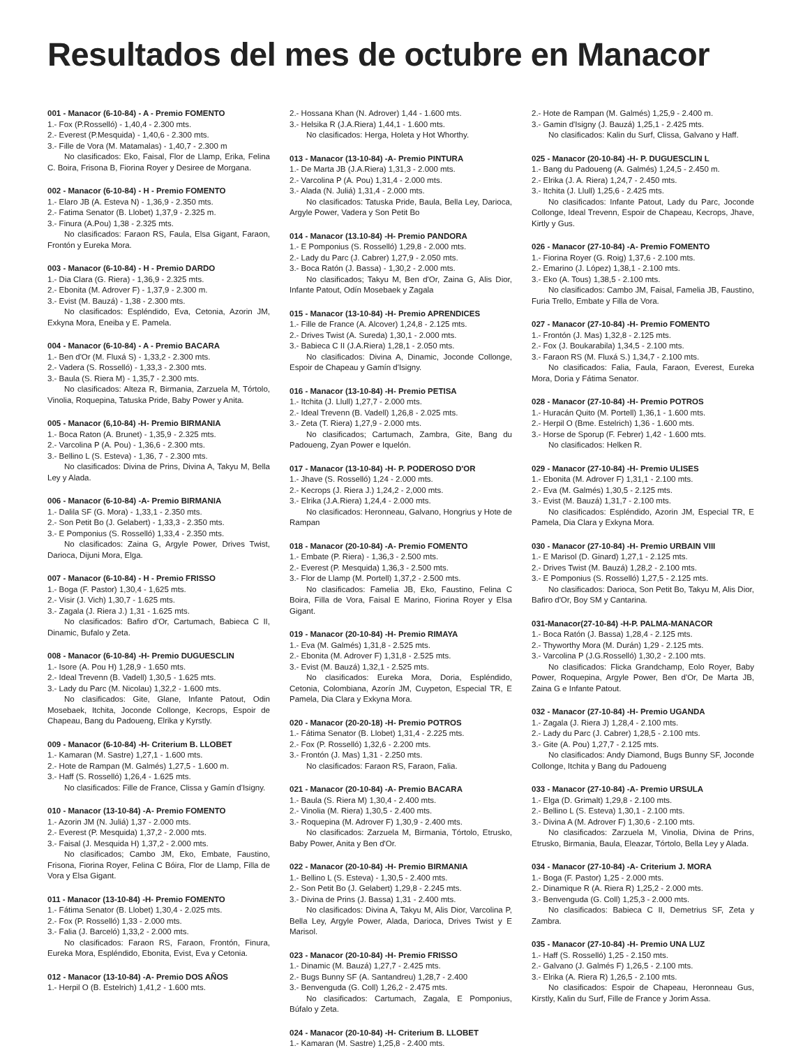Resultados del mes de octubre en Manacor
001 - Manacor (6-10-84) - A - Premio FOMENTO
1.- Fox (P.Rosselló) - 1,40,4 - 2.300 mts.
2.- Everest (P.Mesquida) - 1,40,6 - 2.300 mts.
3.- Fille de Vora (M. Matamalas) - 1,40,7 - 2.300 m
No clasificados: Eko, Faisal, Flor de Llamp, Erika, Felina C. Boira, Frisona B, Fiorina Royer y Desiree de Morgana.
002 - Manacor (6-10-84) - H - Premio FOMENTO
1.- Elaro JB (A. Esteva N) - 1,36,9 - 2.350 mts.
2.- Fatima Senator (B. Llobet) 1,37,9 - 2.325 m.
3.- Finura (A.Pou) 1,38 - 2.325 mts.
No clasificados: Faraon RS, Faula, Elsa Gigant, Faraon, Frontón y Eureka Mora.
003 - Manacor (6-10-84) - H - Premio DARDO
1.- Dia Clara (G. Riera) - 1,36,9 - 2.325 mts.
2.- Ebonita (M. Adrover F) - 1,37,9 - 2.300 m.
3.- Evist (M. Bauzá) - 1,38 - 2.300 mts.
No clasificados: Espléndido, Eva, Cetonia, Azorin JM, Exkyna Mora, Eneiba y E. Pamela.
004 - Manacor (6-10-84) - A - Premio BACARA
1.- Ben d'Or (M. Fluxá S) - 1,33,2 - 2.300 mts.
2.- Vadera (S. Rosselló) - 1,33,3 - 2.300 mts.
3.- Baula (S. Riera M) - 1,35,7 - 2.300 mts.
No clasificados: Alteza R, Birmania, Zarzuela M, Tórtolo, Vinolia, Roquepina, Tatuska Pride, Baby Power y Anita.
005 - Manacor (6,10-84) -H- Premio BIRMANIA
1.- Boca Raton (A. Brunet) - 1,35,9 - 2.325 mts.
2.- Varcolina P (A. Pou) - 1,36,6 - 2.300 mts.
3.- Bellino L (S. Esteva) - 1,36, 7 - 2.300 mts.
No clasificados: Divina de Prins, Divina A, Takyu M, Bella Ley y Alada.
006 - Manacor (6-10-84) -A- Premio BIRMANIA
1.- Dalila SF (G. Mora) - 1,33,1 - 2.350 mts.
2.- Son Petit Bo (J. Gelabert) - 1,33,3 - 2.350 mts.
3.- E Pomponius (S. Rosselló) 1,33,4 - 2.350 mts.
No clasificados: Zaina G, Argyle Power, Drives Twist, Darioca, Dijuni Mora, Elga.
007 - Manacor (6-10-84) - H - Premio FRISSO
1.- Boga (F. Pastor) 1,30,4 - 1,625 mts.
2.- Visir (J. Vich) 1,30,7 - 1.625 mts.
3.- Zagala (J. Riera J.) 1,31 - 1.625 mts.
No clasificados: Bafiro d'Or, Cartumach, Babieca C II, Dinamic, Bufalo y Zeta.
008 - Manacor (6-10-84) -H- Premio DUGUESCLIN
1.- Isore (A. Pou H) 1,28,9 - 1.650 mts.
2.- Ideal Trevenn (B. Vadell) 1,30,5 - 1.625 mts.
3.- Lady du Parc (M. Nicolau) 1,32,2 - 1.600 mts.
No clasificados: Gite, Glane, Infante Patout, Odin Mosebaek, Itchita, Joconde Collonge, Kecrops, Espoir de Chapeau, Bang du Padoueng, Elrika y Kyrstly.
009 - Manacor (6-10-84) -H- Criterium B. LLOBET
1.- Kamaran (M. Sastre) 1,27,1 - 1.600 mts.
2.- Hote de Rampan (M. Galmés) 1,27,5 - 1.600 m.
3.- Haff (S. Rosselló) 1,26,4 - 1.625 mts.
No clasificados: Fille de France, Clissa y Gamín d'Isigny.
010 - Manacor (13-10-84) -A- Premio FOMENTO
1.- Azorin JM (N. Juliá) 1,37 - 2.000 mts.
2.- Everest (P. Mesquida) 1,37,2 - 2.000 mts.
3.- Faisal (J. Mesquida H) 1,37,2 - 2.000 mts.
No clasificados; Cambo JM, Eko, Embate, Faustino, Frisona, Fiorina Royer, Felina C Bóira, Flor de Llamp, Filla de Vora y Elsa Gigant.
011 - Manacor (13-10-84) -H- Premio FOMENTO
1.- Fátima Senator (B. Llobet) 1,30,4 - 2.025 mts.
2.- Fox (P. Rosselló) 1,33 - 2.000 mts.
3.- Falia (J. Barceló) 1,33,2 - 2.000 mts.
No clasificados: Faraon RS, Faraon, Frontón, Finura, Eureka Mora, Espléndido, Ebonita, Evist, Eva y Cetonia.
012 - Manacor (13-10-84) -A- Premio DOS AÑOS
1.- Herpil O (B. Estelrich) 1,41,2 - 1.600 mts.
2.- Hossana Khan (N. Adrover) 1,44 - 1.600 mts.
3.- Helsika R (J.A.Riera) 1,44,1 - 1.600 mts.
No clasificados: Herga, Holeta y Hot Whorthy.
013 - Manacor (13-10-84) -A- Premio PINTURA
1.- De Marta JB (J.A.Riera) 1,31,3 - 2.000 mts.
2.- Varcolina P (A. Pou) 1,31,4 - 2.000 mts.
3.- Alada (N. Juliá) 1,31,4 - 2.000 mts.
No clasificados: Tatuska Pride, Baula, Bella Ley, Darioca, Argyle Power, Vadera y Son Petit Bo
014 - Manacor (13.10-84) -H- Premio PANDORA
1.- E Pomponius (S. Rosselló) 1,29,8 - 2.000 mts.
2.- Lady du Parc (J. Cabrer) 1,27,9 - 2.050 mts.
3.- Boca Ratón (J. Bassa) - 1,30,2 - 2.000 mts.
No clasificados; Takyu M, Ben d'Or, Zaina G, Alis Dior, Infante Patout, Odín Mosebaek y Zagala
015 - Manacor (13-10-84) -H- Premio APRENDICES
1.- Fille de France (A. Alcover) 1,24,8 - 2.125 mts.
2.- Drives Twist (A. Sureda) 1,30,1 - 2.000 mts.
3.- Babieca C II (J.A.Riera) 1,28,1 - 2.050 mts.
No clasificados: Divina A, Dinamic, Joconde Collonge, Espoir de Chapeau y Gamín d'Isigny.
016 - Manacor (13-10-84) -H- Premio PETISA
1.- Itchita (J. Llull) 1,27,7 - 2.000 mts.
2.- Ideal Trevenn (B. Vadell) 1,26,8 - 2.025 mts.
3.- Zeta (T. Riera) 1,27,9 - 2.000 mts.
No clasificados; Cartumach, Zambra, Gite, Bang du Padoueng, Zyan Power e Iquelón.
017 - Manacor (13-10-84) -H- P. PODEROSO D'OR
1.- Jhave (S. Rosselló) 1,24 - 2.000 mts.
2.- Kecrops (J. Riera J.) 1,24,2 - 2,000 mts.
3.- Elrika (J.A.Riera) 1,24,4 - 2.000 mts.
No clasificados: Heronneau, Galvano, Hongrius y Hote de Rampan
018 - Manacor (20-10-84) -A- Premio FOMENTO
1.- Embate (P. Riera) - 1,36,3 - 2.500 mts.
2.- Everest (P. Mesquida) 1,36,3 - 2.500 mts.
3.- Flor de Llamp (M. Portell) 1,37,2 - 2.500 mts.
No clasificados: Famelia JB, Eko, Faustino, Felina C Boira, Filla de Vora, Faisal E Marino, Fiorina Royer y Elsa Gigant.
019 - Manacor (20-10-84) -H- Premio RIMAYA
1.- Eva (M. Galmés) 1,31,8 - 2.525 mts.
2.- Ebonita (M. Adrover F) 1,31,8 - 2.525 mts.
3.- Evist (M. Bauzá) 1,32,1 - 2.525 mts.
No clasificados: Eureka Mora, Doria, Espléndido, Cetonia, Colombiana, Azorín JM, Cuypeton, Especial TR, E Pamela, Dia Clara y Exkyna Mora.
020 - Manacor (20-20-18) -H- Premio POTROS
1.- Fátima Senator (B. Llobet) 1,31,4 - 2.225 mts.
2.- Fox (P. Rosselló) 1,32,6 - 2.200 mts.
3.- Frontón (J. Mas) 1,31 - 2.250 mts.
No clasificados: Faraon RS, Faraon, Falia.
021 - Manacor (20-10-84) -A- Premio BACARA
1.- Baula (S. Riera M) 1,30,4 - 2.400 mts.
2.- Vinolia (M. Riera) 1,30,5 - 2.400 mts.
3.- Roquepina (M. Adrover F) 1,30,9 - 2.400 mts.
No clasificados: Zarzuela M, Birmania, Tórtolo, Etrusko, Baby Power, Anita y Ben d'Or.
022 - Manacor (20-10-84) -H- Premio BIRMANIA
1.- Bellino L (S. Esteva) - 1,30,5 - 2.400 mts.
2.- Son Petit Bo (J. Gelabert) 1,29,8 - 2.245 mts.
3.- Divina de Prins (J. Bassa) 1,31 - 2.400 mts.
No clasificados: Divina A, Takyu M, Alis Dior, Varcolina P, Bella Ley, Argyle Power, Alada, Darioca, Drives Twist y E Marisol.
023 - Manacor (20-10-84) -H- Premio FRISSO
1.- Dinamic (M. Bauzá) 1,27,7 - 2.425 mts.
2.- Bugs Bunny SF (A. Santandreu) 1,28,7 - 2.400
3.- Benvenguda (G. Coll) 1,26,2 - 2.475 mts.
No clasificados: Cartumach, Zagala, E Pomponius, Búfalo y Zeta.
024 - Manacor (20-10-84) -H- Criterium B. LLOBET
1.- Kamaran (M. Sastre) 1,25,8 - 2.400 mts.
2.- Hote de Rampan (M. Galmés) 1,25,9 - 2.400 m.
3.- Gamin d'Isigny (J. Bauzá) 1,25,1 - 2.425 mts.
No clasificados: Kalin du Surf, Clissa, Galvano y Haff.
025 - Manacor (20-10-84) -H- P. DUGUESCLIN L
1.- Bang du Padoueng (A. Galmés) 1,24,5 - 2.450 m.
2.- Elrika (J. A. Riera) 1,24,7 - 2.450 mts.
3.- Itchita (J. Llull) 1,25,6 - 2.425 mts.
No clasificados: Infante Patout, Lady du Parc, Joconde Collonge, Ideal Trevenn, Espoir de Chapeau, Kecrops, Jhave, Kirtly y Gus.
026 - Manacor (27-10-84) -A- Premio FOMENTO
1.- Fiorina Royer (G. Roig) 1,37,6 - 2.100 mts.
2.- Emarino (J. López) 1,38,1 - 2.100 mts.
3.- Eko (A. Tous) 1,38,5 - 2.100 mts.
No clasificados: Cambo JM, Faisal, Famelia JB, Faustino, Furia Trello, Embate y Filla de Vora.
027 - Manacor (27-10-84) -H- Premio FOMENTO
1.- Frontón (J. Mas) 1,32,8 - 2.125 mts.
2.- Fox (J. Boukarabila) 1,34,5 - 2.100 mts.
3.- Faraon RS (M. Fluxá S.) 1,34,7 - 2.100 mts.
No clasificados: Falia, Faula, Faraon, Everest, Eureka Mora, Doria y Fátima Senator.
028 - Manacor (27-10-84) -H- Premio POTROS
1.- Huracán Quito (M. Portell) 1,36,1 - 1.600 mts.
2.- Herpil O (Bme. Estelrich) 1,36 - 1.600 mts.
3.- Horse de Sporup (F. Febrer) 1,42 - 1.600 mts.
No clasificados: Helken R.
029 - Manacor (27-10-84) -H- Premio ULISES
1.- Ebonita (M. Adrover F) 1,31,1 - 2.100 mts.
2.- Eva (M. Galmés) 1,30,5 - 2.125 mts.
3.- Evist (M. Bauzá) 1,31,7 - 2.100 mts.
No clasificados: Espléndido, Azorin JM, Especial TR, E Pamela, Dia Clara y Exkyna Mora.
030 - Manacor (27-10-84) -H- Premio URBAIN VIII
1.- E Marisol (D. Ginard) 1,27,1 - 2.125 mts.
2.- Drives Twist (M. Bauzá) 1,28,2 - 2.100 mts.
3.- E Pomponius (S. Rosselló) 1,27,5 - 2.125 mts.
No clasificados: Darioca, Son Petit Bo, Takyu M, Alis Dior, Bafiro d'Or, Boy SM y Cantarina.
031-Manacor(27-10-84) -H-P. PALMA-MANACOR
1.- Boca Ratón (J. Bassa) 1,28,4 - 2.125 mts.
2.- Thyworthy Mora (M. Durán) 1,29 - 2.125 mts.
3.- Varcolina P (J.G.Rosselló) 1,30,2 - 2.100 mts.
No clasificados: Flicka Grandchamp, Eolo Royer, Baby Power, Roquepina, Argyle Power, Ben d'Or, De Marta JB, Zaina G e Infante Patout.
032 - Manacor (27-10-84) -H- Premio UGANDA
1.- Zagala (J. Riera J) 1,28,4 - 2.100 mts.
2.- Lady du Parc (J. Cabrer) 1,28,5 - 2.100 mts.
3.- Gite (A. Pou) 1,27,7 - 2.125 mts.
No clasificados: Andy Diamond, Bugs Bunny SF, Joconde Collonge, Itchita y Bang du Padoueng
033 - Manacor (27-10-84) -A- Premio URSULA
1.- Elga (D. Grimalt) 1,29,8 - 2.100 mts.
2.- Bellino L (S. Esteva) 1,30,1 - 2.100 mts.
3.- Divina A (M. Adrover F) 1,30,6 - 2.100 mts.
No clasificados: Zarzuela M, Vinolia, Divina de Prins, Etrusko, Birmania, Baula, Eleazar, Tórtolo, Bella Ley y Alada.
034 - Manacor (27-10-84) -A- Criterium J. MORA
1.- Boga (F. Pastor) 1,25 - 2.000 mts.
2.- Dinamique R (A. Riera R) 1,25,2 - 2.000 mts.
3.- Benvenguda (G. Coll) 1,25,3 - 2.000 mts.
No clasificados: Babieca C II, Demetrius SF, Zeta y Zambra.
035 - Manacor (27-10-84) -H- Premio UNA LUZ
1.- Haff (S. Rosselló) 1,25 - 2.150 mts.
2.- Galvano (J. Galmés F) 1,26,5 - 2.100 mts.
3.- Elrika (A. Riera R) 1,26,5 - 2.100 mts.
No clasificados: Espoir de Chapeau, Heronneau Gus, Kirstly, Kalin du Surf, Fille de France y Jorim Assa.